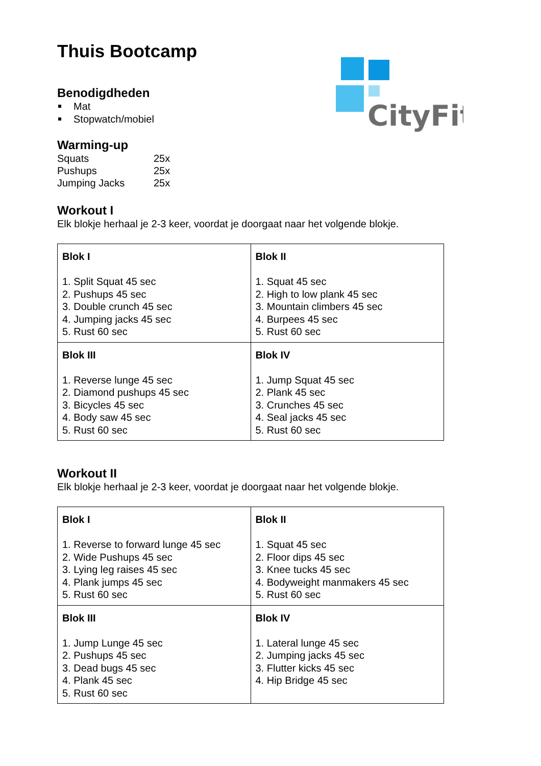CityFit
Thuis Bootcamp
Benodigdheden
Mat
Stopwatch/mobiel
Warming-up
| Squats | 25x |
| Pushups | 25x |
| Jumping Jacks | 25x |
Workout I
Elk blokje herhaal je 2-3 keer, voordat je doorgaat naar het volgende blokje.
| Blok I 1. Split Squat 45 sec 2. Pushups 45 sec 3. Double crunch 45 sec 4. Jumping jacks 45 sec 5. Rust 60 sec | Blok II 1. Squat 45 sec 2. High to low plank 45 sec 3. Mountain climbers 45 sec 4. Burpees 45 sec 5. Rust 60 sec |
| Blok III 1. Reverse lunge 45 sec 2. Diamond pushups 45 sec 3. Bicycles 45 sec 4. Body saw 45 sec 5. Rust 60 sec | Blok IV 1. Jump Squat 45 sec 2. Plank 45 sec 3. Crunches 45 sec 4. Seal jacks 45 sec 5. Rust 60 sec |
Workout II
Elk blokje herhaal je 2-3 keer, voordat je doorgaat naar het volgende blokje.
| Blok I 1. Reverse to forward lunge 45 sec 2. Wide Pushups 45 sec 3. Lying leg raises 45 sec 4. Plank jumps 45 sec 5. Rust 60 sec | Blok II 1. Squat 45 sec 2. Floor dips 45 sec 3. Knee tucks 45 sec 4. Bodyweight manmakers 45 sec 5. Rust 60 sec |
| Blok III 1. Jump Lunge 45 sec 2. Pushups 45 sec 3. Dead bugs 45 sec 4. Plank 45 sec 5. Rust 60 sec | Blok IV 1. Lateral lunge 45 sec 2. Jumping jacks 45 sec 3. Flutter kicks 45 sec 4. Hip Bridge 45 sec |